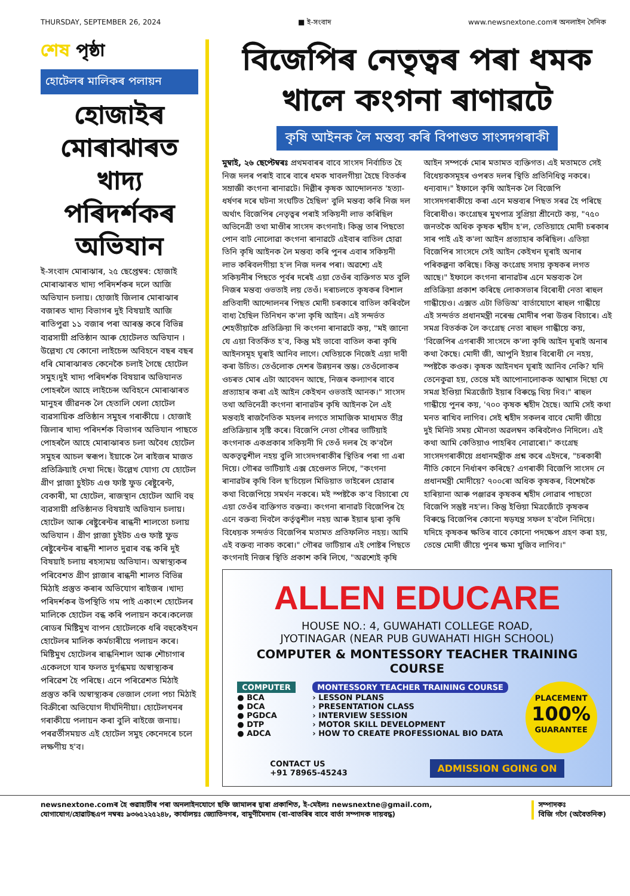THURSDAY, SEPTEMBER 26, 2024 ■ ই-সংবাদ www.newsnextone.comৰ অনলাইন দৈনিক
শেষ পৃষ্ঠা
হোটেলৰ মালিকৰ পলায়ন
হোজাইৰ মোৰাঝাৰত খাদ্য পৰিদৰ্শকৰ অভিযান
ই-সংবাদ মোৰাঝাৰ, ২৫ ছেপ্তেম্বৰ: হোজাই মোৰাঝাৰত খাদ্য পৰিদৰ্শকৰ দলে আজি অভিযান চলায়। হোজাই জিলাৰ মোৰাঝাৰ বজাৰত খাদ্য বিভাগৰ দুই বিষয়াই আজি ৰাতিপুৱা ১১ বজাৰ পৰা আৰম্ভ কৰে বিভিন্ন ব্যৱসায়ী প্ৰতিষ্ঠান আৰু হোটেলত অভিযান । উল্লেখ্য যে কোনো লাইচেন্স অবিহনে বছৰ বছৰ ধৰি মোৰাঝাৰত কেনেকৈ চলাই গৈছে হোটেল সমুহ।দুই খাদ্য পৰিদৰ্শক বিষয়াৰ অভিযানত পোহৰলৈ আহে লাইচেন্স অবিহনে মোৰাঝাৰত মানুহৰ জীৱনক লৈ হেতালি খেলা হোটেল ব্যৱসায়িক প্ৰতিষ্ঠান সমুহৰ গৰাকীয়ে । হোজাই জিলাৰ খাদ্য পৰিদৰ্শক বিভাগৰ অভিযান পাছতে পোহৰলৈ আহে মোৰাঝাৰত চলা অবৈধ হোটেল সমুহৰ আচল স্বৰূপ। ইয়াকে লৈ ৰাইজৰ মাজত প্ৰতিক্ৰিয়াই দেখা দিছে। উল্লেখ যোগ্য যে হোটেল গ্ৰীণ প্লাজা চুইটচ এণ্ড ফাষ্ট ফুড ৰেষ্টুৰেন্ট, বেকাৰী, মা হোটেল, ৰাজস্থান হোটেল আদি বহু ব্যৱসায়ী প্ৰতিষ্ঠানত বিষয়াই অভিযান চলায়। হোটেল আৰু ৰেষ্টুৰেন্টৰ ৰান্ধনী শালতো চলায় অভিযান । গ্ৰীণ প্লাজা চুইটচ এণ্ড ফাষ্ট ফুড ৰেষ্টুৰেন্টৰ ৰান্ধনী শালত দুৱাৰ বন্ধ কৰি দুই বিষয়াই চলায় ৰহস্যময় অভিযান। অস্বাস্থ্যকৰ পৰিবেশত গ্ৰীণ প্লাজাৰ ৰান্ধনী শালত বিভিন্ন মিঠাই প্ৰস্তুত কৰাৰ অভিযোগ ৰাইজৰ ।খাদ্য পৰিদৰ্শকৰ উপস্থিতি গম পাই একাংশ হোটেলৰ মালিকে হোটেল বন্ধ কৰি পলায়ন কৰে।কলেজ ৰোডৰ মিষ্টিমুখ বাপন হোটেলকে ধৰি বহুকেইখন হোটেলৰ মালিক কৰ্মচাৰীয়ে পলায়ন কৰে। মিষ্টিমুখ হোটেলৰ ৰান্ধনিশাল আৰু শৌচাগাৰ একেলগে যাৰ ফলত দুৰ্গন্ধময় অস্বাস্থ্যকৰ পৰিৱেশ হৈ পৰিছে। এনে পৰিৱেশত মিঠাই প্ৰস্তুত কৰি অস্বাস্থ্যকৰ ভেজাল গেলা পচা মিঠাই বিক্ৰীৰো অভিযোগ দীৰ্ঘদিনীয়া। হোটেলখনৰ গৰাকীয়ে পলায়ন কৰা বুলি ৰাইজে জনায়। পৰৱৰ্তীসময়ত এই হোটেল সমুহ কেনেদৰে চলে লক্ষণীয় হ'ব।
বিজেপিৰ নেতৃত্বৰ পৰা ধমক খালে কংগনা ৰাণাৱটে
কৃষি আইনক লৈ মন্তব্য কৰি বিপাণ্ডত সাংসদগৰাকী
মুম্বাই, ২৬ ছেপ্টেম্বৰঃ প্ৰথমবাৰৰ বাবে সাংসদ নিৰ্বাচিত হৈ নিজ দলৰ পৰাই বাৰে বাৰে ধমক খাবলগীয়া হৈছে বিতৰ্কৰ সম্ৰাজ্ঞী কংগনা ৰানাৱটে। দিল্লীৰ কৃষক আন্দোলনত 'হত্যা-ধৰ্ষণৰ দৰে ঘটনা সংঘটিত হৈছিল' বুলি মন্তব্য কৰি নিজ দল অৰ্থাৎ বিজেপিৰ নেতৃত্বৰ পৰাই সকিয়নী লাভ কৰিছিল অভিনেত্ৰী তথা মাণ্ডীৰ সাংসদ কংগনাই। কিন্তু তাৰ পিছতো পোন বাট নোলোৱা কংগনা ৰানাৱটে এইবাৰ বাতিল হোৱা তিনি কৃষি আইনক লৈ মন্তব্য কৰি পুনৰ এবাৰ সকিয়নী লাভ কৰিবলগীয়া হ'ল নিজ দলৰ পৰা। অৱশ্যে এই সকিয়নীৰ পিছতে পূৰ্বৰ দৰেই এয়া তেওঁৰ ব্যক্তিগত মত বুলি নিজৰ মন্তব্য ওভতাই লয় তেওঁ। দৰাচলতে কৃষকৰ বিশাল প্ৰতিবাদী আন্দোলনৰ পিছত মোদী চৰকাৰে বাতিল কৰিবলৈ বাধ্য হৈছিল তিনিখন ক'লা কৃষি আইন। এই সন্দৰ্ভত শেহতীয়াকৈ প্ৰতিক্ৰিয়া দি কংগনা ৰানাৱটে কয়, "মই জানো যে এয়া বিতৰ্কিত হ'ব, কিন্তু মই ভাবো বাতিল কৰা কৃষি আইনসমূহ ঘূৰাই আনিব লাগে। খেতিয়কে নিজেই এয়া দাবী কৰা উচিত। তেওঁলোক দেশৰ উন্নয়নৰ স্তম্ভ। তেওঁলোকৰ ওচৰত মোৰ এটা আবেদন আছে, নিজৰ কল্যাণৰ বাবে প্ৰত্যাহাৰ কৰা এই আইন কেইখন ওভতাই আনক।" সাংসদ তথা অভিনেত্ৰী কংগনা ৰানাৱটৰ কৃষি আইনক লৈ এই মন্তব্যই ৰাজনৈতিক মহলৰ লগতে সামাজিক মাধ্যমত তীব্ৰ প্ৰতিক্ৰিয়াৰ সৃষ্টি কৰে। বিজেপি নেতা গৌৰৱ ভাটিয়াই কংগনাক একপ্ৰকাৰ সকিয়নী দি তেওঁ দলৰ হৈ ক'বলৈ অকতৃত্বশীল নহয় বুলি সাংসদগৰাকীৰ স্থিতিৰ পৰা গা এৰা দিয়ে। গৌৰৱ ভাটিয়াই এক্স হেণ্ডেলত লিখে, "কংগনা ৰানাৱটৰ কৃষি বিল ছ'চিয়েল মিডিয়াত ভাইৰেল হোৱাৰ কথা বিজেপিয়ে সমৰ্থন নকৰে। মই স্পষ্টকৈ ক'ব বিচাৰো যে এয়া তেওঁৰ ব্যক্তিগত বক্তব্য। কংগনা ৰানাৱট বিজেপিৰ হৈ এনে বক্তব্য দিবলৈ কৰ্তৃত্বশীল নহয় আৰু ইয়াৰ দ্বাৰা কৃষি বিধেয়ক সন্দৰ্ভত বিজেপিৰ মতামত প্ৰতিফলিত নহয়। আমি এই বক্তব্য নাকচ কৰো।" গৌৰৱ ভাটিয়াৰ এই পোষ্টৰ পিছতে কংগনাই নিজৰ স্থিতি প্ৰকাশ কৰি লিখে, "অৱশ্যেই কৃষি আইন সম্পৰ্কে মোৰ মতামত ব্যক্তিগত। এই মতামতে সেই বিধেয়কসমূহৰ ওপৰত দলৰ স্থিতি প্ৰতিনিধিত্ব নকৰে। ধন্যবাদ।" ইফালে কৃষি আইনক লৈ বিজেপি সাংসদগৰাকীয়ে কৰা এনে মন্তব্যৰ পিছত সৰৱ হৈ পৰিছে বিৰোধীও। কংগ্ৰেছৰ মুখপাত্ৰ সুপ্ৰিয়া শ্ৰীনেটে কয়, "৭৫০ জনতকৈ অধিক কৃষক শ্বহীদ হ'ল, তেতিয়াহে মোদী চৰকাৰ সাৰ পাই এই ক'লা আইন প্ৰত্যাহাৰ কৰিছিল। এতিয়া বিজেপিৰ সাংসদে সেই আইন কেইখন ঘূৰাই অনাৰ পৰিকল্পনা কৰিছে। কিন্তু কংগ্ৰেছ সদায় কৃষকৰ লগত আছে।" ইফালে কংগনা ৰানাৱটৰ এনে মন্তব্যক লৈ প্ৰতিক্ৰিয়া প্ৰকাশ কৰিছে লোকসভাৰ বিৰোধী নেতা ৰাহুল গান্ধীয়েও। এক্সত এটা ভিডিঅ' বাৰ্তাযোগে ৰাহুল গান্ধীয়ে এই সন্দৰ্ভত প্ৰধানমন্ত্ৰী নৰেন্দ্ৰ মোদীৰ পৰা উত্তৰ বিচাৰে। এই সমগ্ৰ বিতৰ্কক লৈ কংগ্ৰেছ নেতা ৰাহুল গান্ধীয়ে কয়, 'বিজেপিৰ এগৰাকী সাংসদে ক'লা কৃষি আইন ঘূৰাই অনাৰ কথা কৈছে। মোদী জী, আপুনি ইয়াৰ বিৰোধী নে নহয়, স্পষ্টকৈ কওক। কৃষক আইনখন ঘূৰাই আনিব নেকি? যদি তেনেকুৱা হয়, তেন্তে মই আপোনালোকক আশ্বাস দিছো যে সমগ্ৰ ইণ্ডিয়া মিত্ৰজোঁট ইয়াৰ বিৰুদ্ধে থিয় দিব।" ৰাহুল গান্ধীয়ে পুনৰ কয়, '৭০০ কৃষক শ্বহীদ হৈছে। আমি সেই কথা মনত ৰাখিব লাগিব। সেই শ্বহীদ সকলৰ বাবে মোদী জীয়ে দুই মিনিট সময় মৌনতা অৱলম্বন কৰিবলৈও নিদিলে। এই কথা আমি কেতিয়াও পাহৰিব নোৱাৰো।" কংগ্ৰেছ সাংসদগৰাকীয়ে প্ৰধানমন্ত্ৰীক প্ৰশ্ন কৰে এইদৰে, "চৰকাৰী নীতি কোনে নিৰ্ধাৰণ কৰিছে? এগৰাকী বিজেপি সাংসদ নে প্ৰধানমন্ত্ৰী মোদীয়ে? ৭০০ৰো অধিক কৃষকৰ, বিশেষকৈ হাৰিয়ানা আৰু পঞ্জাৱৰ কৃষকৰ শ্বহীদ লোৱাৰ পাছতো বিজেপি সন্তুষ্ট নহ'ল। কিন্তু ইণ্ডিয়া মিত্ৰজোঁটে কৃষকৰ বিৰুদ্ধে বিজেপিৰ কোনো ষড়যন্ত্ৰ সফল হ'বলৈ নিদিয়ে। যদিহে কৃষকৰ ক্ষতিৰ বাবে কোনো পদক্ষেপ গ্ৰহণ কৰা হয়, তেন্তে মোদী জীয়ে পুনৰ ক্ষমা খুজিব লাগিব।"
ALLEN EDUCARE
HOUSE NO.: 4, GUWAHATI COLLEGE ROAD,
JYOTINAGAR (NEAR PUB GUWAHATI HIGH SCHOOL)
COMPUTER & MONTESSORY TEACHER TRAINING COURSE
COMPUTER
● BCA
● DCA
● PGDCA
● DTP
● ADCA
MONTESSORY TEACHER TRAINING COURSE
› LESSON PLANS
› PRESENTATION CLASS
› INTERVIEW SESSION
› MOTOR SKILL DEVELOPMENT
› HOW TO CREATE PROFESSIONAL BIO DATA
PLACEMENT
100%
GUARANTEE
CONTACT US
+91 78965-45243
ADMISSION GOING ON
newsnextone.comৰ হৈ গুৱাহাটীৰ পৰা অনলাইনযোগে ছফি জামালৰ দ্বাৰা প্ৰকাশিত, ই-মেইলঃ newsnextne@gmail.com,
যোগাযোগ/হোৱাটছএপ নম্বৰঃ ৯৩৬৫২২৫২৪৮, কাৰ্যালয়ঃ জ্যোতিনগৰ, বামুণীমৈদাম (বা-বাতৰিৰ বাবে বাৰ্তা সম্পাদক দায়বদ্ধ)
সম্পাদকঃ
বিজি গগৈ (অবৈতনিক)